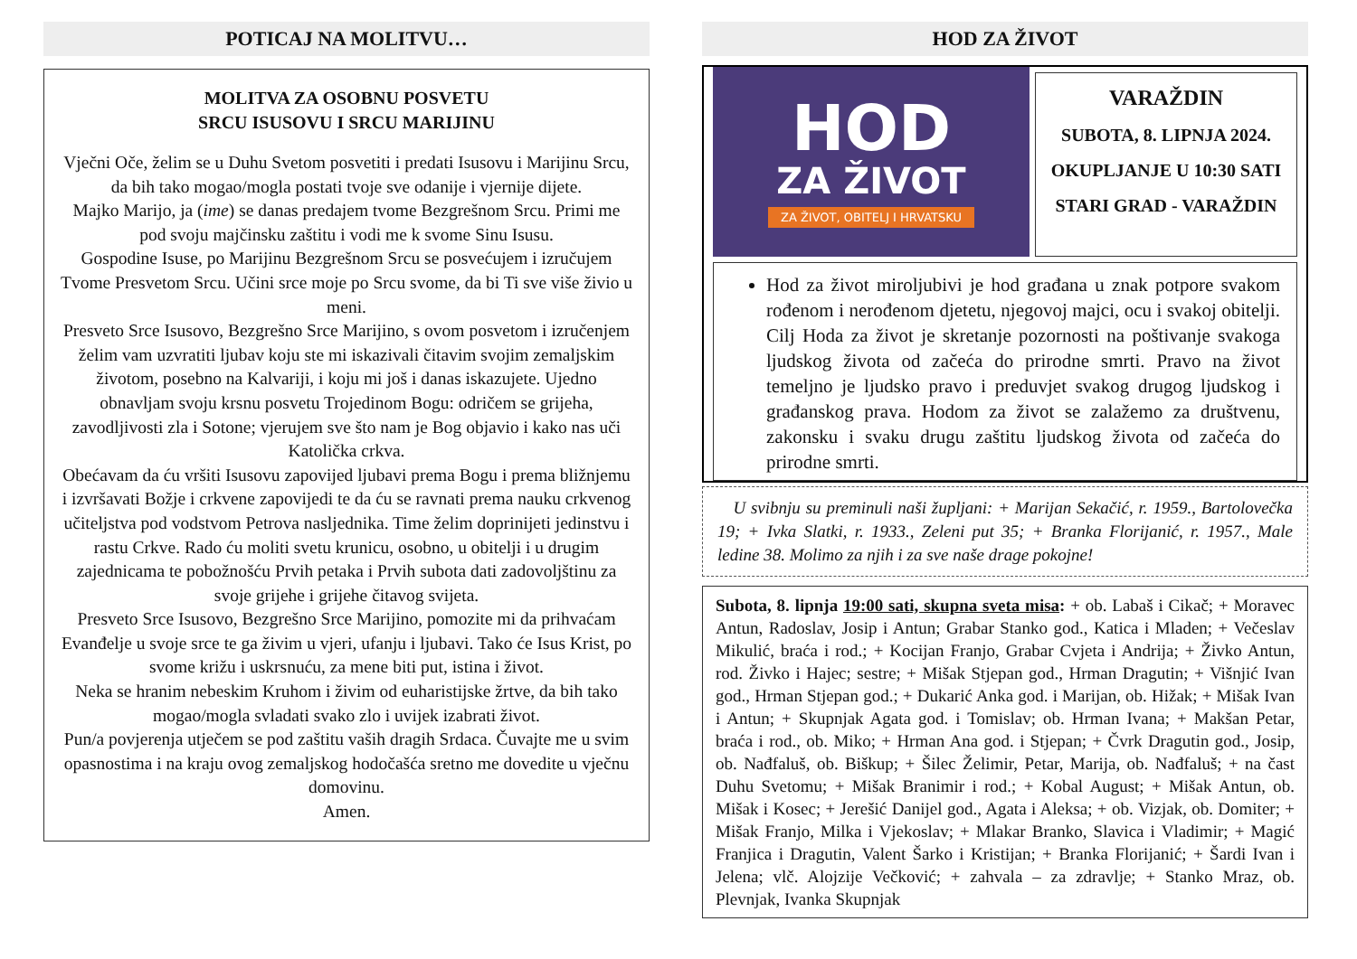POTICAJ NA MOLITVU…
MOLITVA ZA OSOBNU POSVETU
SRCU ISUSOVU I SRCU MARIJINU
Vječni Oče, želim se u Duhu Svetom posvetiti i predati Isusovu i Marijinu Srcu, da bih tako mogao/mogla postati tvoje sve odanije i vjernije dijete.
Majko Marijo, ja (ime) se danas predajem tvome Bezgrešnom Srcu. Primi me pod svoju majčinsku zaštitu i vodi me k svome Sinu Isusu.
Gospodine Isuse, po Marijinu Bezgrešnom Srcu se posvećujem i izručujem Tvome Presvetom Srcu. Učini srce moje po Srcu svome, da bi Ti sve više živio u meni.
Presveto Srce Isusovo, Bezgrešno Srce Marijino, s ovom posvetom i izručenjem želim vam uzvratiti ljubav koju ste mi iskazivali čitavim svojim zemaljskim životom, posebno na Kalvariji, i koju mi još i danas iskazujete. Ujedno obnavljam svoju krsnu posvetu Trojedinom Bogu: odričem se grijeha, zavodljivosti zla i Sotone; vjerujem sve što nam je Bog objavio i kako nas uči Katolička crkva.
Obećavam da ću vršiti Isusovu zapovijed ljubavi prema Bogu i prema bližnjemu i izvršavati Božje i crkvene zapovijedi te da ću se ravnati prema nauku crkvenog učiteljstva pod vodstvom Petrova nasljednika. Time želim doprinijeti jedinstvu i rastu Crkve. Rado ću moliti svetu krunicu, osobno, u obitelji i u drugim zajednicama te pobožnošću Prvih petaka i Prvih subota dati zadovoljštinu za svoje grijehe i grijehe čitavog svijeta.
Presveto Srce Isusovo, Bezgrešno Srce Marijino, pomozite mi da prihvaćam Evanđelje u svoje srce te ga živim u vjeri, ufanju i ljubavi. Tako će Isus Krist, po svome križu i uskrsnuću, za mene biti put, istina i život.
Neka se hranim nebeskim Kruhom i živim od euharistijske žrtve, da bih tako mogao/mogla svladati svako zlo i uvijek izabrati život.
Pun/a povjerenja utječem se pod zaštitu vaših dragih Srdaca. Čuvajte me u svim opasnostima i na kraju ovog zemaljskog hodočašća sretno me dovedite u vječnu domovinu.
Amen.
HOD ZA ŽIVOT
HOD
ZA ŽIVOT
ZA ŽIVOT, OBITELJ I HRVATSKU
VARAŽDIN
SUBOTA, 8. LIPNJA 2024.
OKUPLJANJE U 10:30 SATI
STARI GRAD - VARAŽDIN
Hod za život miroljubivi je hod građana u znak potpore svakom rođenom i nerođenom djetetu, njegovoj majci, ocu i svakoj obitelji. Cilj Hoda za život je skretanje pozornosti na poštivanje svakoga ljudskog života od začeća do prirodne smrti. Pravo na život temeljno je ljudsko pravo i preduvjet svakog drugog ljudskog i građanskog prava. Hodom za život se zalažemo za društvenu, zakonsku i svaku drugu zaštitu ljudskog života od začeća do prirodne smrti.
U svibnju su preminuli naši župljani: + Marijan Sekačić, r. 1959., Bartolovečka 19; + Ivka Slatki, r. 1933., Zeleni put 35; + Branka Florijanić, r. 1957., Male ledine 38. Molimo za njih i za sve naše drage pokojne!
Subota, 8. lipnja 19:00 sati, skupna sveta misa: + ob. Labaš i Cikač; + Moravec Antun, Radoslav, Josip i Antun; Grabar Stanko god., Katica i Mladen; + Večeslav Mikulić, braća i rod.; + Kocijan Franjo, Grabar Cvjeta i Andrija; + Živko Antun, rod. Živko i Hajec; sestre; + Mišak Stjepan god., Hrman Dragutin; + Višnjić Ivan god., Hrman Stjepan god.; + Dukarić Anka god. i Marijan, ob. Hižak; + Mišak Ivan i Antun; + Skupnjak Agata god. i Tomislav; ob. Hrman Ivana; + Makšan Petar, braća i rod., ob. Miko; + Hrman Ana god. i Stjepan; + Čvrk Dragutin god., Josip, ob. Nađfaluš, ob. Biškup; + Šilec Želimir, Petar, Marija, ob. Nađfaluš; + na čast Duhu Svetomu; + Mišak Branimir i rod.; + Kobal August; + Mišak Antun, ob. Mišak i Kosec; + Jerešić Danijel god., Agata i Aleksa; + ob. Vizjak, ob. Domiter; + Mišak Franjo, Milka i Vjekoslav; + Mlakar Branko, Slavica i Vladimir; + Magić Franjica i Dragutin, Valent Šarko i Kristijan; + Branka Florijanić; + Šardi Ivan i Jelena; vlč. Alojzije Večković; + zahvala – za zdravlje; + Stanko Mraz, ob. Plevnjak, Ivanka Skupnjak